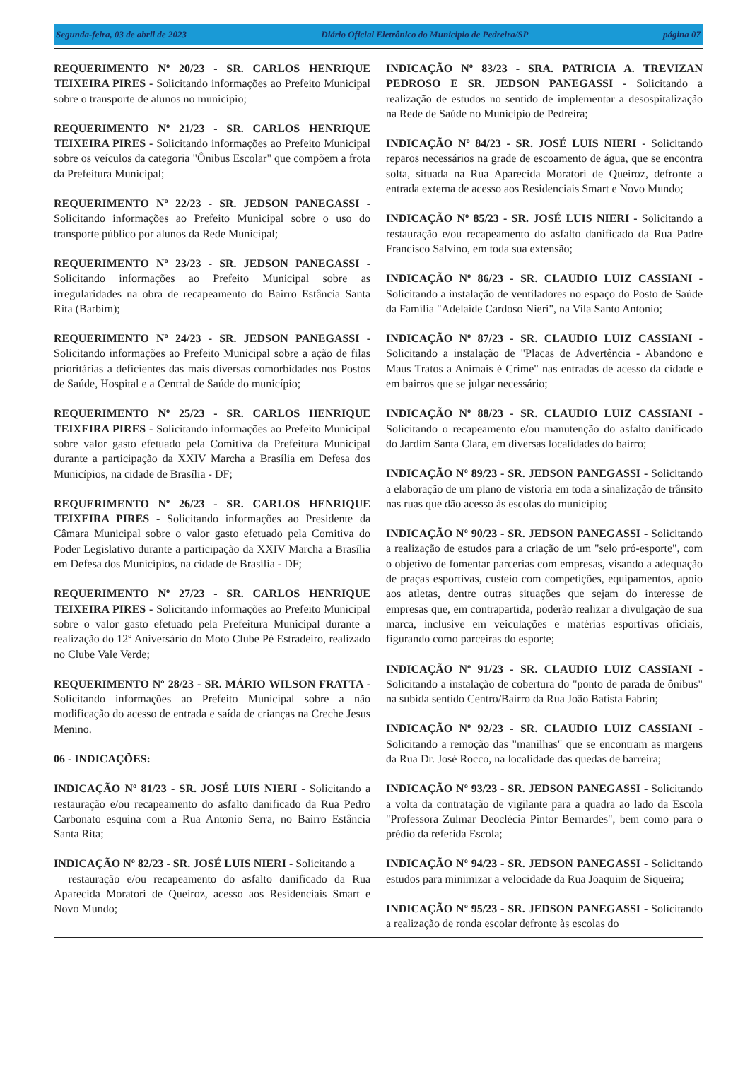Segunda-feira, 03 de abril de 2023 Diário Oficial Eletrônico do Municipio de Pedreira/SP página 07
REQUERIMENTO Nº 20/23 - SR. CARLOS HENRIQUE TEIXEIRA PIRES - Solicitando informações ao Prefeito Municipal sobre o transporte de alunos no município;
REQUERIMENTO Nº 21/23 - SR. CARLOS HENRIQUE TEIXEIRA PIRES - Solicitando informações ao Prefeito Municipal sobre os veículos da categoria "Ônibus Escolar" que compõem a frota da Prefeitura Municipal;
REQUERIMENTO Nº 22/23 - SR. JEDSON PANEGASSI - Solicitando informações ao Prefeito Municipal sobre o uso do transporte público por alunos da Rede Municipal;
REQUERIMENTO Nº 23/23 - SR. JEDSON PANEGASSI - Solicitando informações ao Prefeito Municipal sobre as irregularidades na obra de recapeamento do Bairro Estância Santa Rita (Barbim);
REQUERIMENTO Nº 24/23 - SR. JEDSON PANEGASSI - Solicitando informações ao Prefeito Municipal sobre a ação de filas prioritárias a deficientes das mais diversas comorbidades nos Postos de Saúde, Hospital e a Central de Saúde do município;
REQUERIMENTO Nº 25/23 - SR. CARLOS HENRIQUE TEIXEIRA PIRES - Solicitando informações ao Prefeito Municipal sobre valor gasto efetuado pela Comitiva da Prefeitura Municipal durante a participação da XXIV Marcha a Brasília em Defesa dos Municípios, na cidade de Brasília - DF;
REQUERIMENTO Nº 26/23 - SR. CARLOS HENRIQUE TEIXEIRA PIRES - Solicitando informações ao Presidente da Câmara Municipal sobre o valor gasto efetuado pela Comitiva do Poder Legislativo durante a participação da XXIV Marcha a Brasília em Defesa dos Municípios, na cidade de Brasília - DF;
REQUERIMENTO Nº 27/23 - SR. CARLOS HENRIQUE TEIXEIRA PIRES - Solicitando informações ao Prefeito Municipal sobre o valor gasto efetuado pela Prefeitura Municipal durante a realização do 12º Aniversário do Moto Clube Pé Estradeiro, realizado no Clube Vale Verde;
REQUERIMENTO Nº 28/23 - SR. MÁRIO WILSON FRATTA - Solicitando informações ao Prefeito Municipal sobre a não modificação do acesso de entrada e saída de crianças na Creche Jesus Menino.
06 - INDICAÇÕES:
INDICAÇÃO Nº 81/23 - SR. JOSÉ LUIS NIERI - Solicitando a restauração e/ou recapeamento do asfalto danificado da Rua Pedro Carbonato esquina com a Rua Antonio Serra, no Bairro Estância Santa Rita;
INDICAÇÃO Nº 82/23 - SR. JOSÉ LUIS NIERI - Solicitando a
restauração e/ou recapeamento do asfalto danificado da Rua Aparecida Moratori de Queiroz, acesso aos Residenciais Smart e Novo Mundo;
INDICAÇÃO Nº 83/23 - SRA. PATRICIA A. TREVIZAN PEDROSO E SR. JEDSON PANEGASSI - Solicitando a realização de estudos no sentido de implementar a desospitalização na Rede de Saúde no Município de Pedreira;
INDICAÇÃO Nº 84/23 - SR. JOSÉ LUIS NIERI - Solicitando reparos necessários na grade de escoamento de água, que se encontra solta, situada na Rua Aparecida Moratori de Queiroz, defronte a entrada externa de acesso aos Residenciais Smart e Novo Mundo;
INDICAÇÃO Nº 85/23 - SR. JOSÉ LUIS NIERI - Solicitando a restauração e/ou recapeamento do asfalto danificado da Rua Padre Francisco Salvino, em toda sua extensão;
INDICAÇÃO Nº 86/23 - SR. CLAUDIO LUIZ CASSIANI - Solicitando a instalação de ventiladores no espaço do Posto de Saúde da Família "Adelaide Cardoso Nieri", na Vila Santo Antonio;
INDICAÇÃO Nº 87/23 - SR. CLAUDIO LUIZ CASSIANI - Solicitando a instalação de "Placas de Advertência - Abandono e Maus Tratos a Animais é Crime" nas entradas de acesso da cidade e em bairros que se julgar necessário;
INDICAÇÃO Nº 88/23 - SR. CLAUDIO LUIZ CASSIANI - Solicitando o recapeamento e/ou manutenção do asfalto danificado do Jardim Santa Clara, em diversas localidades do bairro;
INDICAÇÃO Nº 89/23 - SR. JEDSON PANEGASSI - Solicitando a elaboração de um plano de vistoria em toda a sinalização de trânsito nas ruas que dão acesso às escolas do município;
INDICAÇÃO Nº 90/23 - SR. JEDSON PANEGASSI - Solicitando a realização de estudos para a criação de um "selo pró-esporte", com o objetivo de fomentar parcerias com empresas, visando a adequação de praças esportivas, custeio com competições, equipamentos, apoio aos atletas, dentre outras situações que sejam do interesse de empresas que, em contrapartida, poderão realizar a divulgação de sua marca, inclusive em veiculações e matérias esportivas oficiais, figurando como parceiras do esporte;
INDICAÇÃO Nº 91/23 - SR. CLAUDIO LUIZ CASSIANI - Solicitando a instalação de cobertura do "ponto de parada de ônibus" na subida sentido Centro/Bairro da Rua João Batista Fabrin;
INDICAÇÃO Nº 92/23 - SR. CLAUDIO LUIZ CASSIANI - Solicitando a remoção das "manilhas" que se encontram as margens da Rua Dr. José Rocco, na localidade das quedas de barreira;
INDICAÇÃO Nº 93/23 - SR. JEDSON PANEGASSI - Solicitando a volta da contratação de vigilante para a quadra ao lado da Escola "Professora Zulmar Deoclécia Pintor Bernardes", bem como para o prédio da referida Escola;
INDICAÇÃO Nº 94/23 - SR. JEDSON PANEGASSI - Solicitando estudos para minimizar a velocidade da Rua Joaquim de Siqueira;
INDICAÇÃO Nº 95/23 - SR. JEDSON PANEGASSI - Solicitando a realização de ronda escolar defronte às escolas do